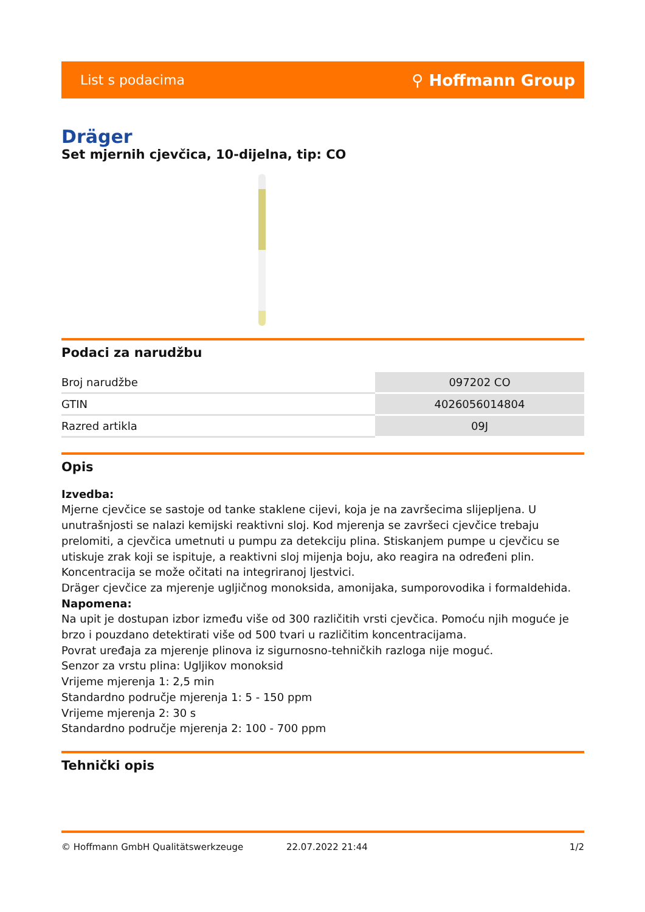List s podacima ⚲ Hoffmann Group
Dräger
Set mjernih cjevčica, 10-dijelna, tip: CO
Podaci za narudžbu
| Broj narudžbe | 097202 CO |
| GTIN | 4026056014804 |
| Razred artikla | 09J |
Opis
Izvedba:
Mjerne cjevčice se sastoje od tanke staklene cijevi, koja je na završecima slijepljena. U unutrašnjosti se nalazi kemijski reaktivni sloj. Kod mjerenja se završeci cjevčice trebaju prelomiti, a cjevčica umetnuti u pumpu za detekciju plina. Stiskanjem pumpe u cjevčicu se utiskuje zrak koji se ispituje, a reaktivni sloj mijenja boju, ako reagira na određeni plin. Koncentracija se može očitati na integriranoj ljestvici.
Dräger cjevčice za mjerenje ugljičnog monoksida, amonijaka, sumporovodika i formaldehida.
Napomena:
Na upit je dostupan izbor između više od 300 različitih vrsti cjevčica. Pomoću njih moguće je brzo i pouzdano detektirati više od 500 tvari u različitim koncentracijama.
Povrat uređaja za mjerenje plinova iz sigurnosno-tehničkih razloga nije moguć.
Senzor za vrstu plina: Ugljikov monoksid
Vrijeme mjerenja 1: 2,5 min
Standardno područje mjerenja 1: 5 - 150 ppm
Vrijeme mjerenja 2: 30 s
Standardno područje mjerenja 2: 100 - 700 ppm
Tehnički opis
© Hoffmann GmbH Qualitätswerkzeuge 22.07.2022 21:44 1/2